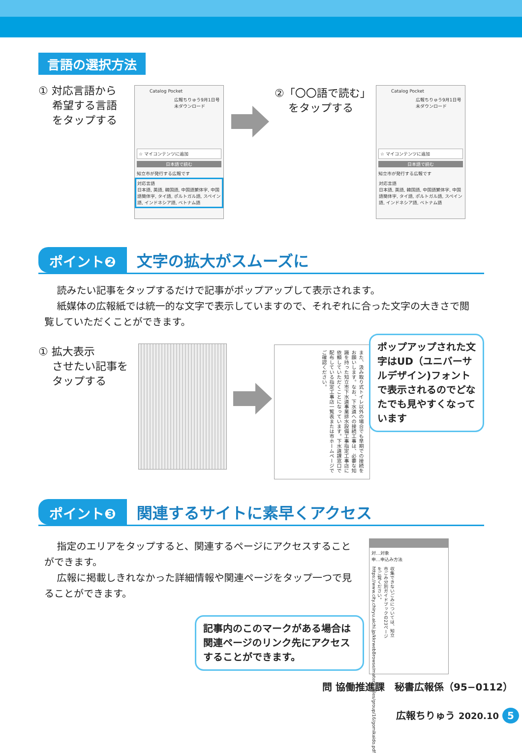言語の選択方法
① 対応言語から
希望する言語
をタップする
Catalog Pocket
広報ちりゅう9月1日号
未ダウンロード
☆ マイコンテンツに追加
日本語で読む
知立市が発行する広報です
対応言語
日本語, 英語, 韓国語, 中国語繁体字, 中国語簡体字, タイ語, ポルトガル語, スペイン語, インドネシア語, ベトナム語
②「〇〇語で読む」
をタップする
Catalog Pocket
広報ちりゅう9月1日号
未ダウンロード
☆ マイコンテンツに追加
日本語で読む
知立市が発行する広報です
対応言語
日本語, 英語, 韓国語, 中国語繁体字, 中国語簡体字, タイ語, ポルトガル語, スペイン語, インドネシア語, ベトナム語
ポイント❷ 文字の拡大がスムーズに
読みたい記事をタップするだけで記事がポップアップして表示されます。
紙媒体の広報紙では統一的な文字で表示していますので、それぞれに合った文字の大きさで閲覧していただくことができます。
① 拡大表示
させたい記事を
タップする
また、汲み取り式トイレ以外の場合でも早期での接続をお願いします。なお、下水道への接続工事は、必要な知識を持った知立市下水道事業排水設備工事指定工事店に依頼していただくことになっています。下水道課窓口で配布している指定工事店一覧表または市ホームページでご確認ください。
ポップアップされた文字はUD（ユニバーサルデザイン)フォントで表示されるのでどなたでも見やすくなっています
ポイント❸ 関連するサイトに素早くアクセス
指定のエリアをタップすると、関連するページにアクセスすることができます。
広報に掲載しきれなかった詳細情報や関連ページをタップ一つで見ることができます。
対…対象
申…申込み方法
収集できないごみについては、知立市ごみ分別ガイドブックの23ページをご覧ください。https://www.city.chiryu.aichi.jp/kkrwebBrowse/material/files/group/16/gomikaido.pdf
記事内のこのマークがある場合は関連ページのリンク先にアクセスすることができます。
問 協働推進課　秘書広報係（95−0112）
広報ちりゅう 2020.10 5